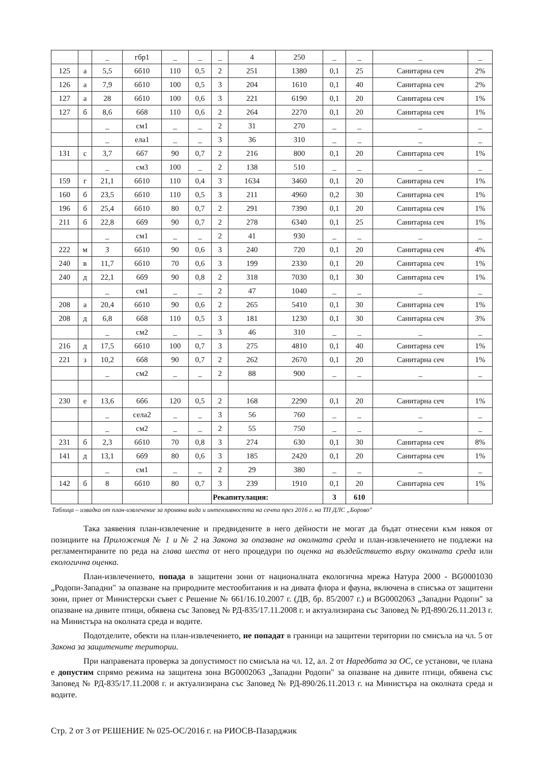| | | _ | гбр1 | _ | _ | _ | 4 | 250 | _ | _ | _ | _ |
| 125 | а | 5,5 | 6б10 | 110 | 0,5 | 2 | 251 | 1380 | 0,1 | 25 | Санитарна сеч | 2% |
| 126 | а | 7,9 | 6б10 | 100 | 0,5 | 3 | 204 | 1610 | 0,1 | 40 | Санитарна сеч | 2% |
| 127 | а | 28 | 6б10 | 100 | 0,6 | 3 | 221 | 6190 | 0,1 | 20 | Санитарна сеч | 1% |
| 127 | б | 8,6 | 6б8 | 110 | 0,6 | 2 | 264 | 2270 | 0,1 | 20 | Санитарна сеч | 1% |
| | | _ | см1 | _ | _ | 2 | 31 | 270 | _ | _ | _ | _ |
| | | _ | ела1 | _ | _ | 3 | 36 | 310 | _ | _ | _ | _ |
| 131 | с | 3,7 | 6б7 | 90 | 0,7 | 2 | 216 | 800 | 0,1 | 20 | Санитарна сеч | 1% |
| | | _ | см3 | 100 | _ | 2 | 138 | 510 | _ | _ | _ | _ |
| 159 | г | 21,1 | 6б10 | 110 | 0,4 | 3 | 1634 | 3460 | 0,1 | 20 | Санитарна сеч | 1% |
| 160 | б | 23,5 | 6б10 | 110 | 0,5 | 3 | 211 | 4960 | 0,2 | 30 | Санитарна сеч | 1% |
| 196 | б | 25,4 | 6б10 | 80 | 0,7 | 2 | 291 | 7390 | 0,1 | 20 | Санитарна сеч | 1% |
| 211 | б | 22,8 | 6б9 | 90 | 0,7 | 2 | 278 | 6340 | 0,1 | 25 | Санитарна сеч | 1% |
| | | _ | см1 | _ | _ | 2 | 41 | 930 | _ | _ | _ | _ |
| 222 | м | 3 | 6б10 | 90 | 0,6 | 3 | 240 | 720 | 0,1 | 20 | Санитарна сеч | 4% |
| 240 | в | 11,7 | 6б10 | 70 | 0,6 | 3 | 199 | 2330 | 0,1 | 20 | Санитарна сеч | 1% |
| 240 | д | 22,1 | 6б9 | 90 | 0,8 | 2 | 318 | 7030 | 0,1 | 30 | Санитарна сеч | 1% |
| | | _ | см1 | _ | _ | 2 | 47 | 1040 | _ | _ | _ | _ |
| 208 | а | 20,4 | 6б10 | 90 | 0,6 | 2 | 265 | 5410 | 0,1 | 30 | Санитарна сеч | 1% |
| 208 | д | 6,8 | 6б8 | 110 | 0,5 | 3 | 181 | 1230 | 0,1 | 30 | Санитарна сеч | 3% |
| | | _ | см2 | _ | _ | 3 | 46 | 310 | _ | _ | _ | _ |
| 216 | д | 17,5 | 6б10 | 100 | 0,7 | 3 | 275 | 4810 | 0,1 | 40 | Санитарна сеч | 1% |
| 221 | з | 10,2 | 6б8 | 90 | 0,7 | 2 | 262 | 2670 | 0,1 | 20 | Санитарна сеч | 1% |
| | | _ | см2 | _ | _ | 2 | 88 | 900 | _ | _ | _ | _ |
| 230 | е | 13,6 | 6б6 | 120 | 0,5 | 2 | 168 | 2290 | 0,1 | 20 | Санитарна сеч | 1% |
| | | _ | села2 | _ | _ | 3 | 56 | 760 | _ | _ | _ | _ |
| | | _ | см2 | _ | _ | 2 | 55 | 750 | _ | _ | _ | _ |
| 231 | б | 2,3 | 6б10 | 70 | 0,8 | 3 | 274 | 630 | 0,1 | 30 | Санитарна сеч | 8% |
| 141 | д | 13,1 | 6б9 | 80 | 0,6 | 3 | 185 | 2420 | 0,1 | 20 | Санитарна сеч | 1% |
| | | _ | см1 | _ | _ | 2 | 29 | 380 | _ | _ | _ | _ |
| 142 | б | 8 | 6б10 | 80 | 0,7 | 3 | 239 | 1910 | 0,1 | 20 | Санитарна сеч | 1% |
| | | | | | | Рекапитулация: | | | 3 | 610 | | |
Таблица – извадка от план-извлечение за промяна вида и интензивността на сечта през 2016 г. на ТП ДЛС „Борово"
Така заявения план-извлечение и предвидените в него дейности не могат да бъдат отнесени към някоя от позициите на Приложения № 1 и № 2 на Закона за опазване на околната среда и план-извлечението не подлежи на регламентираните по реда на глава шеста от него процедури по оценка на въздействието върху околната среда или екологична оценка.
План-извлечението, попада в защитени зони от националната екологична мрежа Натура 2000 - BG0001030 „Родопи-Западни" за опазване на природните местообитания и на дивата флора и фауна, включена в списъка от защитени зони, приет от Министерски съвет с Решение № 661/16.10.2007 г. (ДВ, бр. 85/2007 г.) и BG0002063 „Западни Родопи" за опазване на дивите птици, обявена със Заповед № РД-835/17.11.2008 г. и актуализирана със Заповед № РД-890/26.11.2013 г. на Министъра на околната среда и водите.
Подотделите, обекти на план-извлечението, не попадат в граници на защитени територии по смисъла на чл. 5 от Закона за защитените територии.
При направената проверка за допустимост по смисъла на чл. 12, ал. 2 от Наредбата за ОС, се установи, че плана е допустим спрямо режима на защитена зона BG0002063 „Западни Родопи" за опазване на дивите птици, обявена със Заповед № РД-835/17.11.2008 г. и актуализирана със Заповед № РД-890/26.11.2013 г. на Министъра на околната среда и водите.
Стр. 2 от 3 от РЕШЕНИЕ № 025-ОС/2016 г. на РИОСВ-Пазарджик